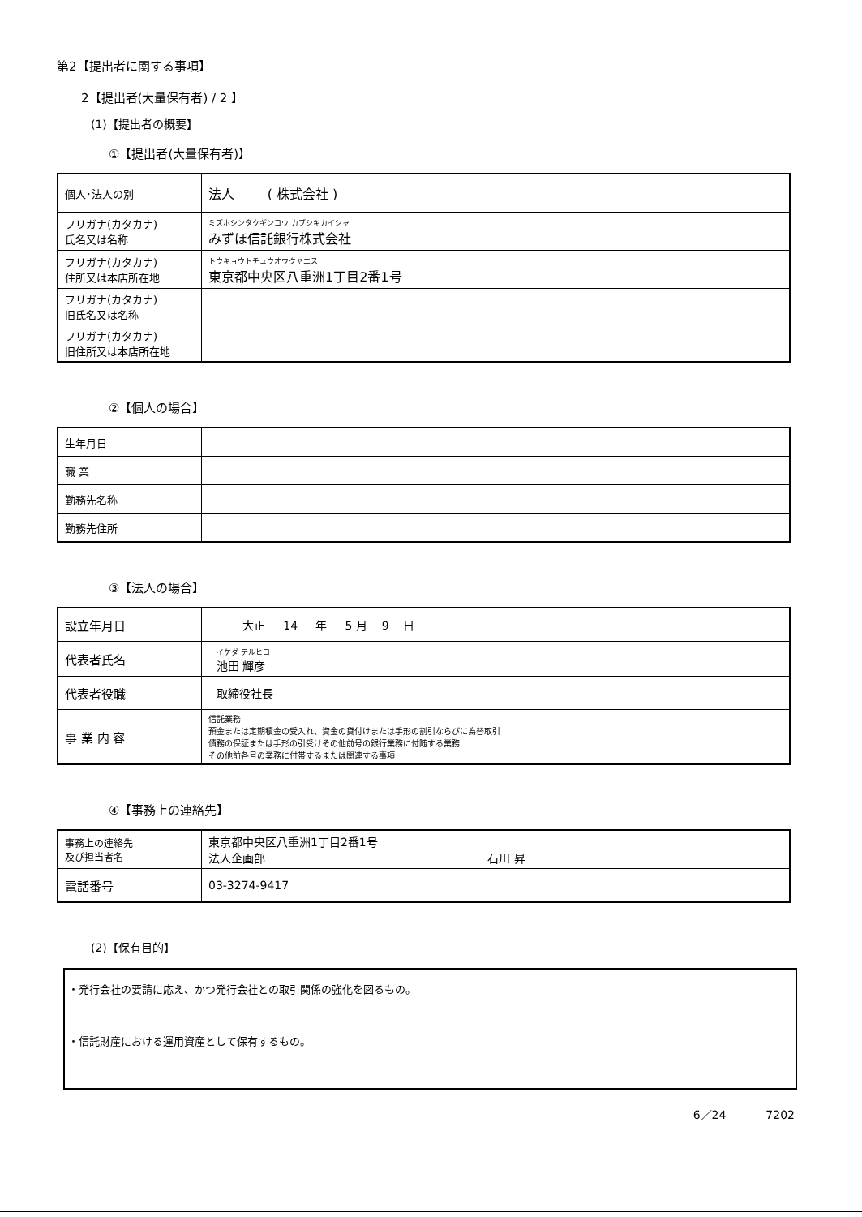第2【提出者に関する事項】
2【提出者(大量保有者) / 2 】
(1)【提出者の概要】
①【提出者(大量保有者)】
| 個人･法人の別 | 法人 ( 株式会社 ) |
| フリガナ(カタカナ) 氏名又は名称 | ミズホシンタクギンコウ カブシキカイシャ みずほ信託銀行株式会社 |
| フリガナ(カタカナ) 住所又は本店所在地 | トウキョウトチュウオウクヤエス 東京都中央区八重洲1丁目2番1号 |
| フリガナ(カタカナ) 旧氏名又は名称 | |
| フリガナ(カタカナ) 旧住所又は本店所在地 | |
②【個人の場合】
| 生年月日 | |
| 職 業 | |
| 勤務先名称 | |
| 勤務先住所 | |
③【法人の場合】
| 設立年月日 | 大正 14 年 5 月 9 日 |
| 代表者氏名 | イケダ テルヒコ 池田 輝彦 |
| 代表者役職 | 取締役社長 |
| 事 業 内 容 | 信託業務 預金または定期積金の受入れ、資金の貸付けまたは手形の割引ならびに為替取引 債務の保証または手形の引受けその他前号の銀行業務に付随する業務 その他前各号の業務に付帯するまたは関連する事項 |
④【事務上の連絡先】
| 事務上の連絡先 及び担当者名 | 東京都中央区八重洲1丁目2番1号 法人企画部 石川 昇 |
| 電話番号 | 03-3274-9417 |
(2)【保有目的】
・発行会社の要請に応え、かつ発行会社との取引関係の強化を図るもの。
・信託財産における運用資産として保有するもの。
6／24 7202